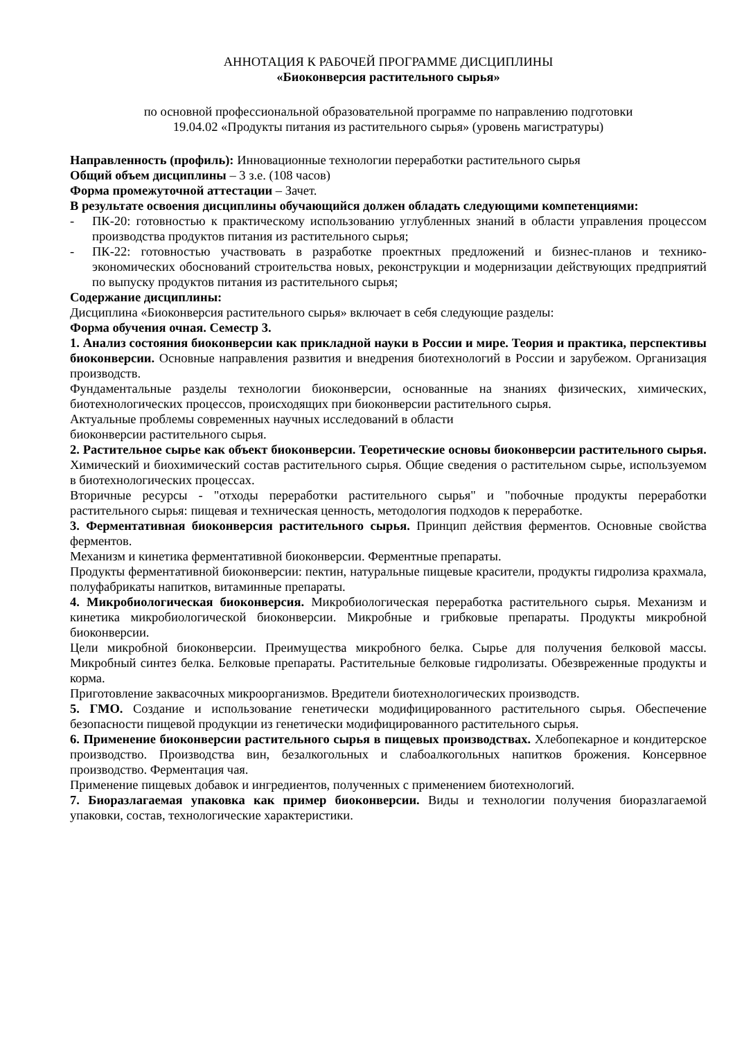АННОТАЦИЯ К РАБОЧЕЙ ПРОГРАММЕ ДИСЦИПЛИНЫ
«Биоконверсия растительного сырья»
по основной профессиональной образовательной программе по направлению подготовки
19.04.02 «Продукты питания из растительного сырья» (уровень магистратуры)
Направленность (профиль): Инновационные технологии переработки растительного сырья
Общий объем дисциплины – 3 з.е. (108 часов)
Форма промежуточной аттестации – Зачет.
В результате освоения дисциплины обучающийся должен обладать следующими компетенциями:
- ПК-20: готовностью к практическому использованию углубленных знаний в области управления процессом производства продуктов питания из растительного сырья;
- ПК-22: готовностью участвовать в разработке проектных предложений и бизнес-планов и технико-экономических обоснований строительства новых, реконструкции и модернизации действующих предприятий по выпуску продуктов питания из растительного сырья;
Содержание дисциплины:
Дисциплина «Биоконверсия растительного сырья» включает в себя следующие разделы:
Форма обучения очная. Семестр 3.
1. Анализ состояния биоконверсии как прикладной науки в России и мире. Теория и практика, перспективы биоконверсии. Основные направления развития и внедрения биотехнологий в России и зарубежом. Организация производств.
Фундаментальные разделы технологии биоконверсии, основанные на знаниях физических, химических, биотехнологических процессов, происходящих при биоконверсии растительного сырья.
Актуальные проблемы современных научных исследований в области
биоконверсии растительного сырья.
2. Растительное сырье как объект биоконверсии. Теоретические основы биоконверсии растительного сырья. Химический и биохимический состав растительного сырья. Общие сведения о растительном сырье, используемом в биотехнологических процессах.
Вторичные ресурсы - "отходы переработки растительного сырья" и "побочные продукты переработки растительного сырья: пищевая и техническая ценность, методология подходов к переработке.
3. Ферментативная биоконверсия растительного сырья. Принцип действия ферментов. Основные свойства ферментов.
Механизм и кинетика ферментативной биоконверсии. Ферментные препараты.
Продукты ферментативной биоконверсии: пектин, натуральные пищевые красители, продукты гидролиза крахмала, полуфабрикаты напитков, витаминные препараты.
4. Микробиологическая биоконверсия. Микробиологическая переработка растительного сырья. Механизм и кинетика микробиологической биоконверсии. Микробные и грибковые препараты. Продукты микробной биоконверсии.
Цели микробной биоконверсии. Преимущества микробного белка. Сырье для получения белковой массы. Микробный синтез белка. Белковые препараты. Растительные белковые гидролизаты. Обезвреженные продукты и корма.
Приготовление заквасочных микроорганизмов. Вредители биотехнологических производств.
5. ГМО. Создание и использование генетически модифицированного растительного сырья. Обеспечение безопасности пищевой продукции из генетически модифицированного растительного сырья.
6. Применение биоконверсии растительного сырья в пищевых производствах. Хлебопекарное и кондитерское производство. Производства вин, безалкогольных и слабоалкогольных напитков брожения. Консервное производство. Ферментация чая.
Применение пищевых добавок и ингредиентов, полученных с применением биотехнологий.
7. Биоразлагаемая упаковка как пример биоконверсии. Виды и технологии получения биоразлагаемой упаковки, состав, технологические характеристики.